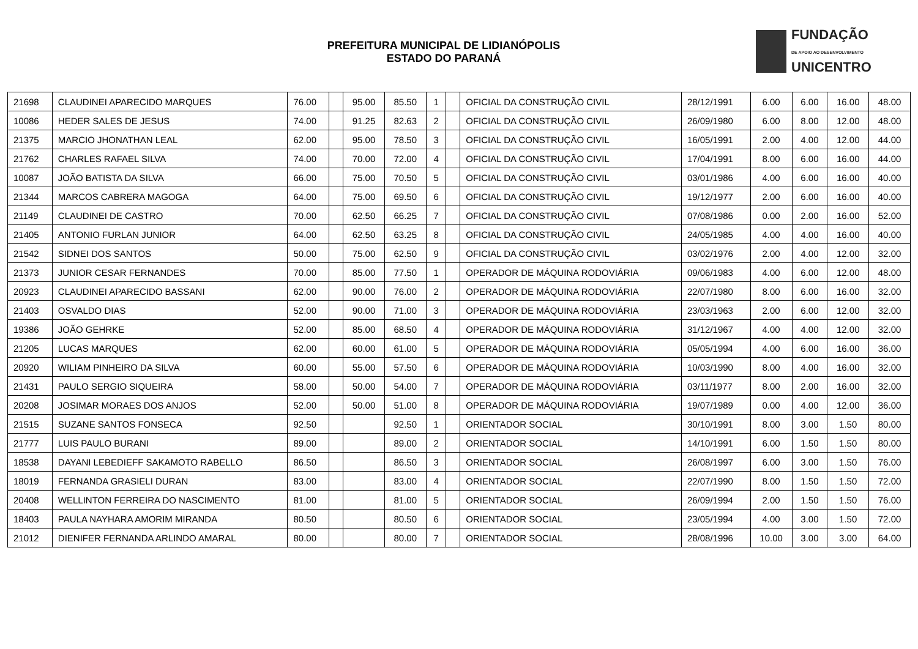PREFEITURA MUNICIPAL DE LIDIANÓPOLIS
ESTADO DO PARANÁ
FUNDAÇÃO
DE APOIO AO DESENVOLVIMENTO
UNICENTRO
| 21698 | CLAUDINEI APARECIDO MARQUES | 76.00 | | 95.00 | 85.50 | 1 | | OFICIAL DA CONSTRUÇÃO CIVIL | 28/12/1991 | 6.00 | 6.00 | 16.00 | 48.00 |
| 10086 | HEDER SALES DE JESUS | 74.00 | | 91.25 | 82.63 | 2 | | OFICIAL DA CONSTRUÇÃO CIVIL | 26/09/1980 | 6.00 | 8.00 | 12.00 | 48.00 |
| 21375 | MARCIO JHONATHAN LEAL | 62.00 | | 95.00 | 78.50 | 3 | | OFICIAL DA CONSTRUÇÃO CIVIL | 16/05/1991 | 2.00 | 4.00 | 12.00 | 44.00 |
| 21762 | CHARLES RAFAEL SILVA | 74.00 | | 70.00 | 72.00 | 4 | | OFICIAL DA CONSTRUÇÃO CIVIL | 17/04/1991 | 8.00 | 6.00 | 16.00 | 44.00 |
| 10087 | JOÃO BATISTA DA SILVA | 66.00 | | 75.00 | 70.50 | 5 | | OFICIAL DA CONSTRUÇÃO CIVIL | 03/01/1986 | 4.00 | 6.00 | 16.00 | 40.00 |
| 21344 | MARCOS CABRERA MAGOGA | 64.00 | | 75.00 | 69.50 | 6 | | OFICIAL DA CONSTRUÇÃO CIVIL | 19/12/1977 | 2.00 | 6.00 | 16.00 | 40.00 |
| 21149 | CLAUDINEI DE CASTRO | 70.00 | | 62.50 | 66.25 | 7 | | OFICIAL DA CONSTRUÇÃO CIVIL | 07/08/1986 | 0.00 | 2.00 | 16.00 | 52.00 |
| 21405 | ANTONIO FURLAN JUNIOR | 64.00 | | 62.50 | 63.25 | 8 | | OFICIAL DA CONSTRUÇÃO CIVIL | 24/05/1985 | 4.00 | 4.00 | 16.00 | 40.00 |
| 21542 | SIDNEI DOS SANTOS | 50.00 | | 75.00 | 62.50 | 9 | | OFICIAL DA CONSTRUÇÃO CIVIL | 03/02/1976 | 2.00 | 4.00 | 12.00 | 32.00 |
| 21373 | JUNIOR CESAR FERNANDES | 70.00 | | 85.00 | 77.50 | 1 | | OPERADOR DE MÁQUINA RODOVIÁRIA | 09/06/1983 | 4.00 | 6.00 | 12.00 | 48.00 |
| 20923 | CLAUDINEI APARECIDO BASSANI | 62.00 | | 90.00 | 76.00 | 2 | | OPERADOR DE MÁQUINA RODOVIÁRIA | 22/07/1980 | 8.00 | 6.00 | 16.00 | 32.00 |
| 21403 | OSVALDO DIAS | 52.00 | | 90.00 | 71.00 | 3 | | OPERADOR DE MÁQUINA RODOVIÁRIA | 23/03/1963 | 2.00 | 6.00 | 12.00 | 32.00 |
| 19386 | JOÃO GEHRKE | 52.00 | | 85.00 | 68.50 | 4 | | OPERADOR DE MÁQUINA RODOVIÁRIA | 31/12/1967 | 4.00 | 4.00 | 12.00 | 32.00 |
| 21205 | LUCAS MARQUES | 62.00 | | 60.00 | 61.00 | 5 | | OPERADOR DE MÁQUINA RODOVIÁRIA | 05/05/1994 | 4.00 | 6.00 | 16.00 | 36.00 |
| 20920 | WILIAM PINHEIRO DA SILVA | 60.00 | | 55.00 | 57.50 | 6 | | OPERADOR DE MÁQUINA RODOVIÁRIA | 10/03/1990 | 8.00 | 4.00 | 16.00 | 32.00 |
| 21431 | PAULO SERGIO SIQUEIRA | 58.00 | | 50.00 | 54.00 | 7 | | OPERADOR DE MÁQUINA RODOVIÁRIA | 03/11/1977 | 8.00 | 2.00 | 16.00 | 32.00 |
| 20208 | JOSIMAR MORAES DOS ANJOS | 52.00 | | 50.00 | 51.00 | 8 | | OPERADOR DE MÁQUINA RODOVIÁRIA | 19/07/1989 | 0.00 | 4.00 | 12.00 | 36.00 |
| 21515 | SUZANE SANTOS FONSECA | 92.50 | | | 92.50 | 1 | | ORIENTADOR SOCIAL | 30/10/1991 | 8.00 | 3.00 | 1.50 | 80.00 |
| 21777 | LUIS PAULO BURANI | 89.00 | | | 89.00 | 2 | | ORIENTADOR SOCIAL | 14/10/1991 | 6.00 | 1.50 | 1.50 | 80.00 |
| 18538 | DAYANI LEBEDIEFF SAKAMOTO RABELLO | 86.50 | | | 86.50 | 3 | | ORIENTADOR SOCIAL | 26/08/1997 | 6.00 | 3.00 | 1.50 | 76.00 |
| 18019 | FERNANDA GRASIELI DURAN | 83.00 | | | 83.00 | 4 | | ORIENTADOR SOCIAL | 22/07/1990 | 8.00 | 1.50 | 1.50 | 72.00 |
| 20408 | WELLINTON FERREIRA DO NASCIMENTO | 81.00 | | | 81.00 | 5 | | ORIENTADOR SOCIAL | 26/09/1994 | 2.00 | 1.50 | 1.50 | 76.00 |
| 18403 | PAULA NAYHARA AMORIM MIRANDA | 80.50 | | | 80.50 | 6 | | ORIENTADOR SOCIAL | 23/05/1994 | 4.00 | 3.00 | 1.50 | 72.00 |
| 21012 | DIENIFER FERNANDA ARLINDO AMARAL | 80.00 | | | 80.00 | 7 | | ORIENTADOR SOCIAL | 28/08/1996 | 10.00 | 3.00 | 3.00 | 64.00 |